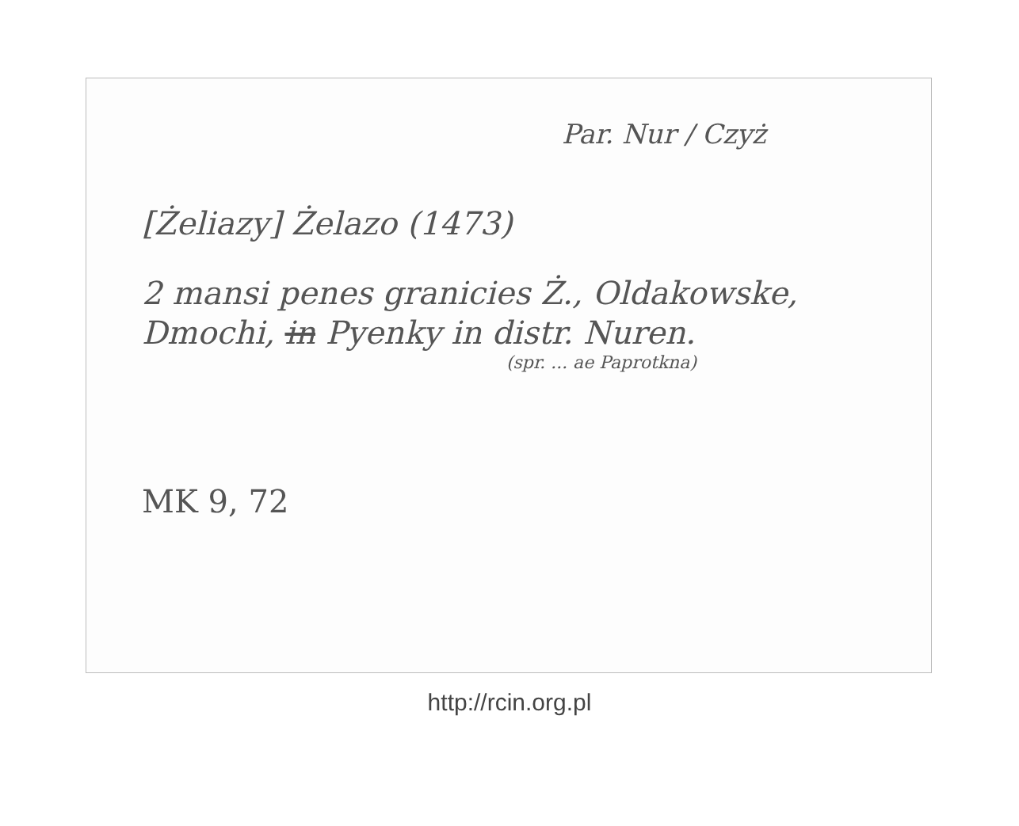Par. Nur / Czyż
[Żeliazy] Żelazo (1473)
2 mansi penes granicies Ż., Oldakowske, Dmochi, in Pyenky in distr. Nuren.
(spr. ... ae Paprotkna)
MK 9, 72
http://rcin.org.pl